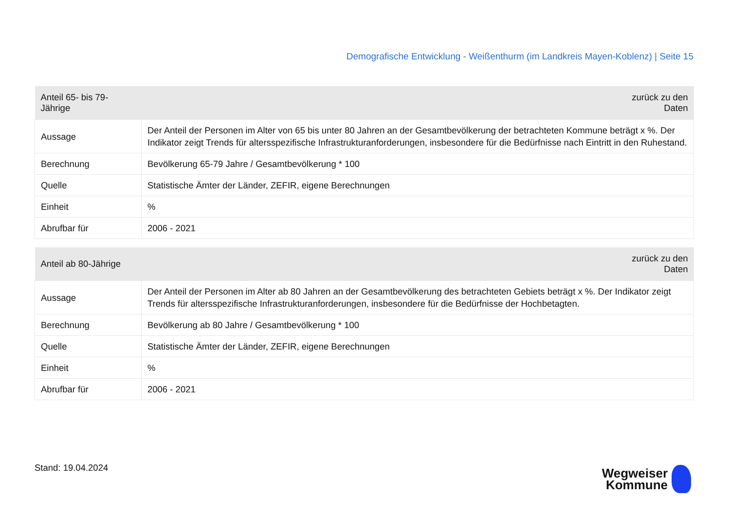Demografische Entwicklung - Weißenthurm (im Landkreis Mayen-Koblenz) | Seite 15
| Anteil 65- bis 79-Jährige | zurück zu den Daten |
| --- | --- |
| Aussage | Der Anteil der Personen im Alter von 65 bis unter 80 Jahren an der Gesamtbevölkerung der betrachteten Kommune beträgt x %. Der Indikator zeigt Trends für altersspezifische Infrastrukturanforderungen, insbesondere für die Bedürfnisse nach Eintritt in den Ruhestand. |
| Berechnung | Bevölkerung 65-79 Jahre / Gesamtbevölkerung * 100 |
| Quelle | Statistische Ämter der Länder, ZEFIR, eigene Berechnungen |
| Einheit | % |
| Abrufbar für | 2006 - 2021 |
| Anteil ab 80-Jährige | zurück zu den Daten |
| --- | --- |
| Aussage | Der Anteil der Personen im Alter ab 80 Jahren an der Gesamtbevölkerung des betrachteten Gebiets beträgt x %. Der Indikator zeigt Trends für altersspezifische Infrastrukturanforderungen, insbesondere für die Bedürfnisse der Hochbetagten. |
| Berechnung | Bevölkerung ab 80 Jahre / Gesamtbevölkerung * 100 |
| Quelle | Statistische Ämter der Länder, ZEFIR, eigene Berechnungen |
| Einheit | % |
| Abrufbar für | 2006 - 2021 |
Stand: 19.04.2024
Wegweiser
Kommune